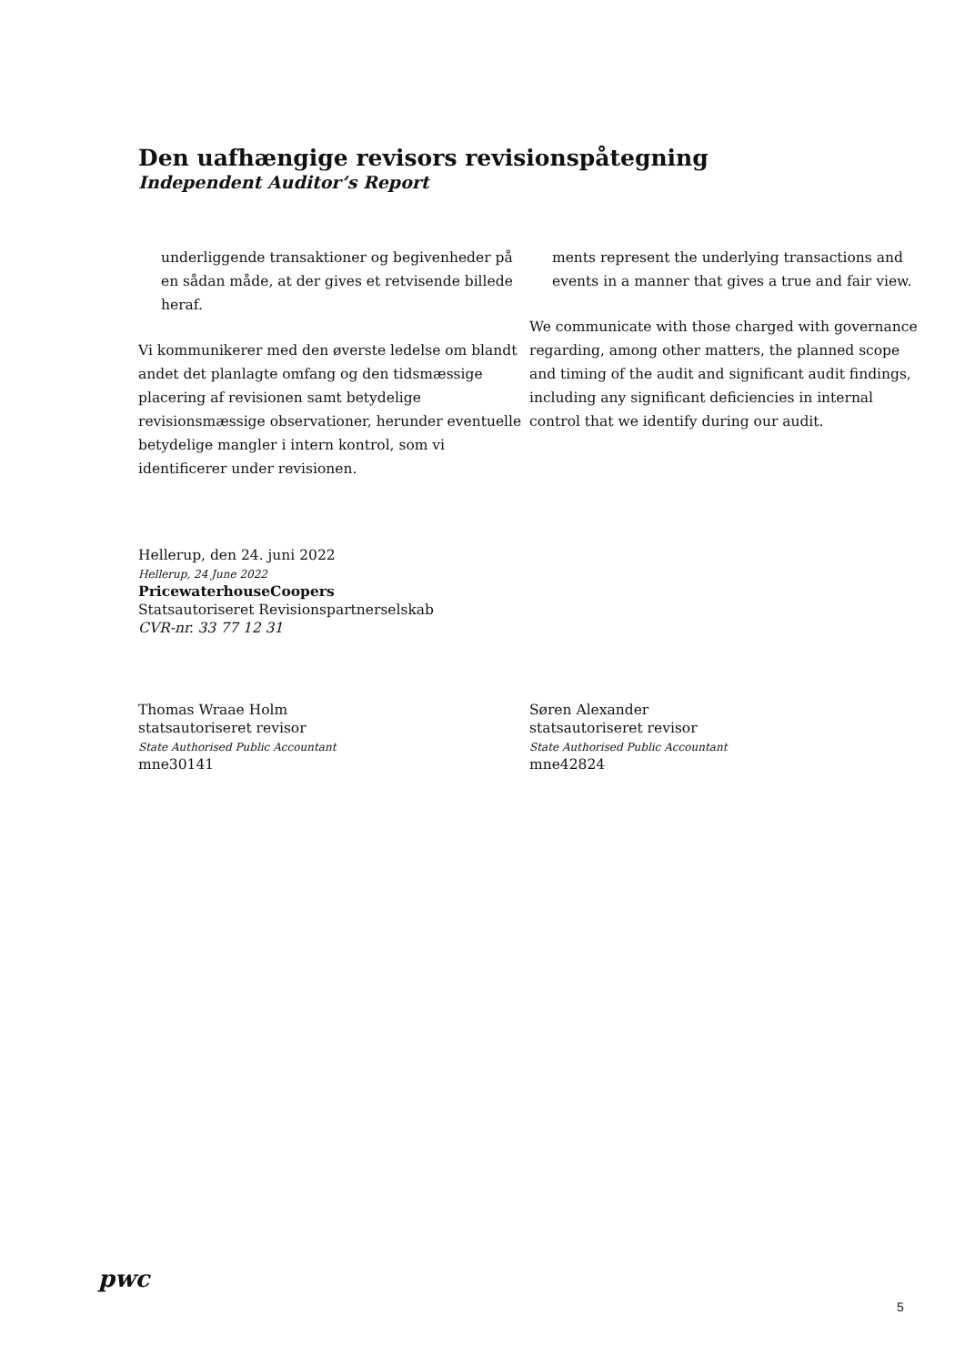Den uafhængige revisors revisionspåtegning
Independent Auditor’s Report
underliggende transaktioner og begivenheder på en sådan måde, at der gives et retvisende billede heraf.
Vi kommunikerer med den øverste ledelse om blandt andet det planlagte omfang og den tidsmæssige placering af revisionen samt betydelige revisionsmæssige observationer, herunder eventuelle betydelige mangler i intern kontrol, som vi identificerer under revisionen.
ments represent the underlying transactions and events in a manner that gives a true and fair view.
We communicate with those charged with governance regarding, among other matters, the planned scope and timing of the audit and significant audit findings, including any significant deficiencies in internal control that we identify during our audit.
Hellerup, den 24. juni 2022
Hellerup, 24 June 2022
PricewaterhouseCoopers
Statsautoriseret Revisionspartnerselskab
CVR-nr. 33 77 12 31
Thomas Wraae Holm
statsautoriseret revisor
State Authorised Public Accountant
mne30141
Søren Alexander
statsautoriseret revisor
State Authorised Public Accountant
mne42824
pwc
5